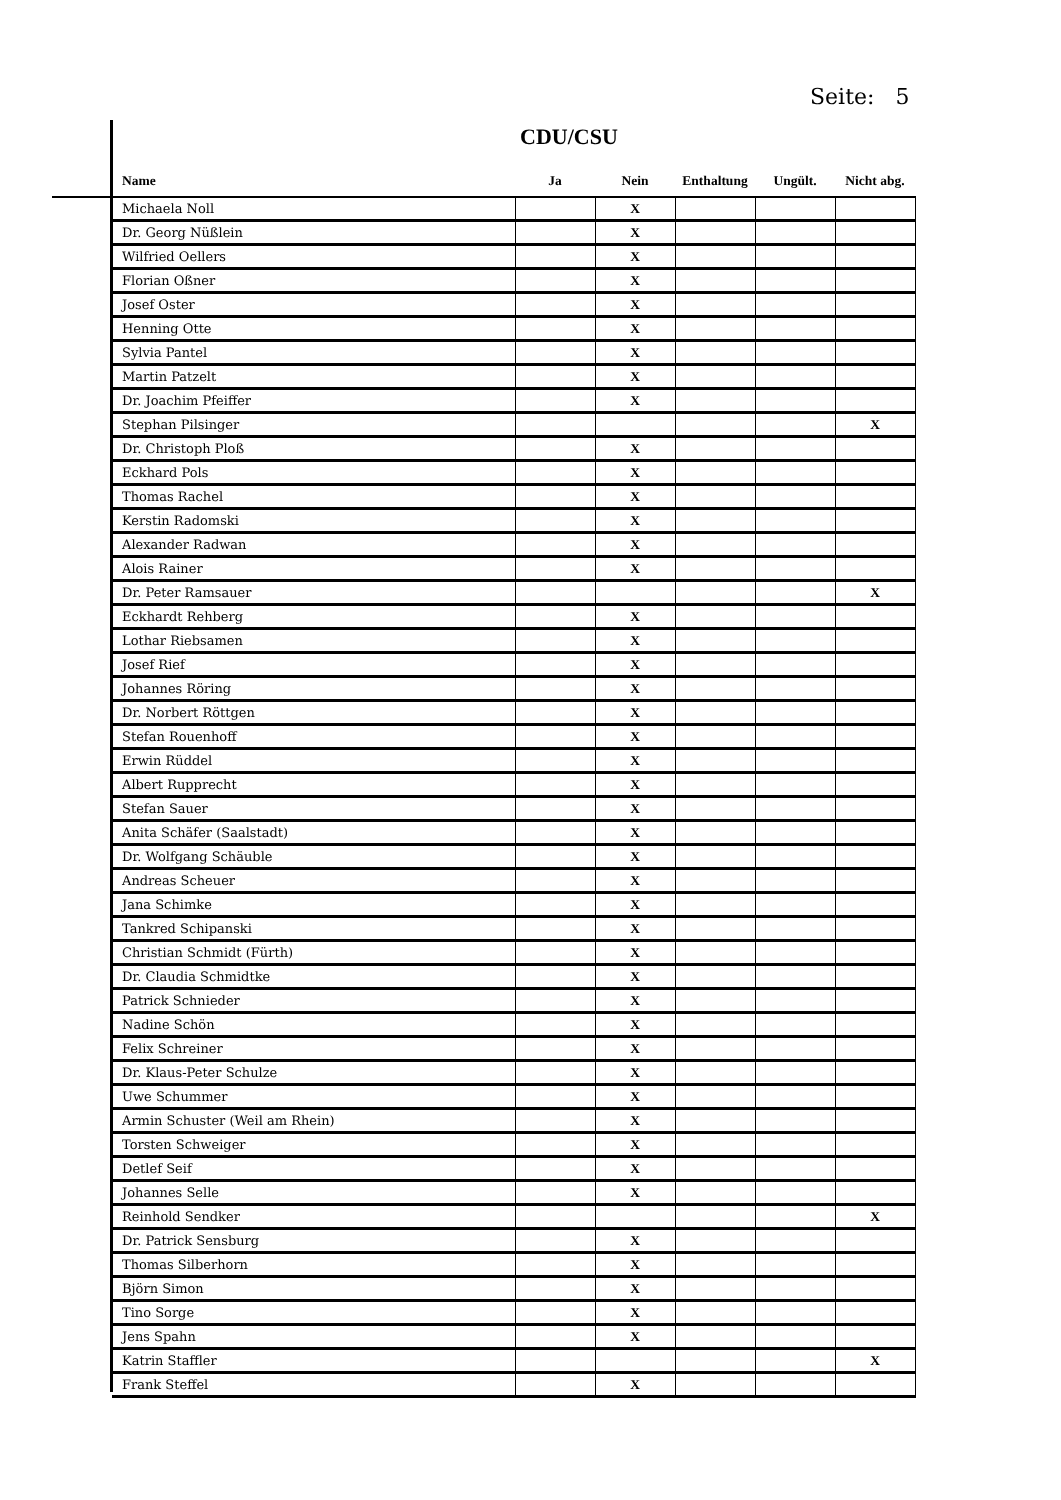Seite: 5
CDU/CSU
| Name | Ja | Nein | Enthaltung | Ungült. | Nicht abg. |
| --- | --- | --- | --- | --- | --- |
| Michaela Noll | | X | | | |
| Dr. Georg Nüßlein | | X | | | |
| Wilfried Oellers | | X | | | |
| Florian Oßner | | X | | | |
| Josef Oster | | X | | | |
| Henning Otte | | X | | | |
| Sylvia Pantel | | X | | | |
| Martin Patzelt | | X | | | |
| Dr. Joachim Pfeiffer | | X | | | |
| Stephan Pilsinger | | | | | X |
| Dr. Christoph Ploß | | X | | | |
| Eckhard Pols | | X | | | |
| Thomas Rachel | | X | | | |
| Kerstin Radomski | | X | | | |
| Alexander Radwan | | X | | | |
| Alois Rainer | | X | | | |
| Dr. Peter Ramsauer | | | | | X |
| Eckhardt Rehberg | | X | | | |
| Lothar Riebsamen | | X | | | |
| Josef Rief | | X | | | |
| Johannes Röring | | X | | | |
| Dr. Norbert Röttgen | | X | | | |
| Stefan Rouenhoff | | X | | | |
| Erwin Rüddel | | X | | | |
| Albert Rupprecht | | X | | | |
| Stefan Sauer | | X | | | |
| Anita Schäfer (Saalstadt) | | X | | | |
| Dr. Wolfgang Schäuble | | X | | | |
| Andreas Scheuer | | X | | | |
| Jana Schimke | | X | | | |
| Tankred Schipanski | | X | | | |
| Christian Schmidt (Fürth) | | X | | | |
| Dr. Claudia Schmidtke | | X | | | |
| Patrick Schnieder | | X | | | |
| Nadine Schön | | X | | | |
| Felix Schreiner | | X | | | |
| Dr. Klaus-Peter Schulze | | X | | | |
| Uwe Schummer | | X | | | |
| Armin Schuster (Weil am Rhein) | | X | | | |
| Torsten Schweiger | | X | | | |
| Detlef Seif | | X | | | |
| Johannes Selle | | X | | | |
| Reinhold Sendker | | | | | X |
| Dr. Patrick Sensburg | | X | | | |
| Thomas Silberhorn | | X | | | |
| Björn Simon | | X | | | |
| Tino Sorge | | X | | | |
| Jens Spahn | | X | | | |
| Katrin Staffler | | | | | X |
| Frank Steffel | | X | | | |